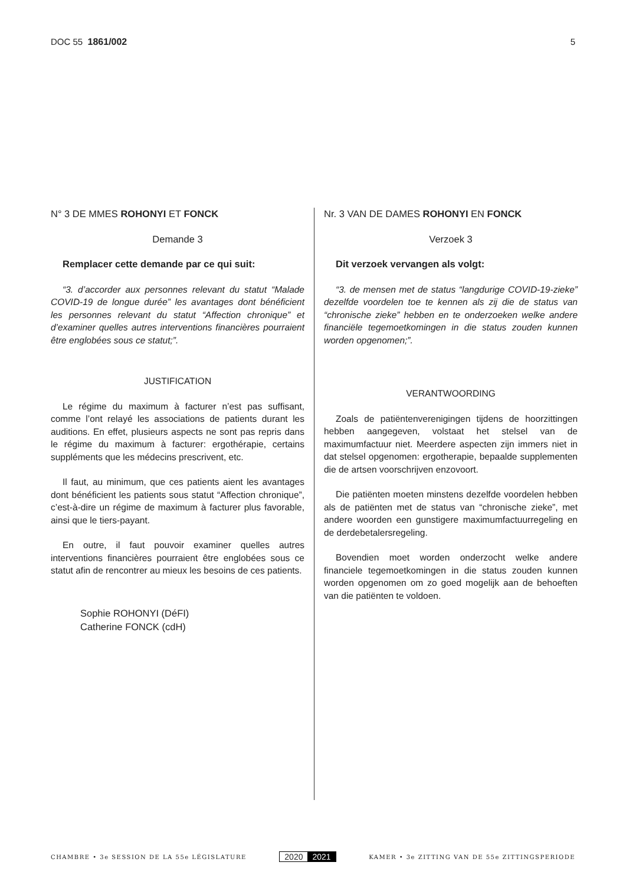DOC 55 1861/002 5
N° 3 DE MMES ROHONYI ET FONCK
Demande 3
Remplacer cette demande par ce qui suit:
“3. d’accorder aux personnes relevant du statut “Malade COVID-19 de longue durée” les avantages dont bénéficient les personnes relevant du statut “Affection chronique” et d’examiner quelles autres interventions financières pourraient être englobées sous ce statut;”.
JUSTIFICATION
Le régime du maximum à facturer n’est pas suffisant, comme l’ont relayé les associations de patients durant les auditions. En effet, plusieurs aspects ne sont pas repris dans le régime du maximum à facturer: ergothérapie, certains suppléments que les médecins prescrivent, etc.
Il faut, au minimum, que ces patients aient les avantages dont bénéficient les patients sous statut “Affection chronique”, c’est-à-dire un régime de maximum à facturer plus favorable, ainsi que le tiers-payant.
En outre, il faut pouvoir examiner quelles autres interventions financières pourraient être englobées sous ce statut afin de rencontrer au mieux les besoins de ces patients.
Sophie ROHONYI (DéFI)
Catherine FONCK (cdH)
Nr. 3 VAN DE DAMES ROHONYI EN FONCK
Verzoek 3
Dit verzoek vervangen als volgt:
“3. de mensen met de status “langdurige COVID-19-zieke” dezelfde voordelen toe te kennen als zij die de status van “chronische zieke” hebben en te onderzoeken welke andere financiële tegemoetkomingen in die status zouden kunnen worden opgenomen;”.
VERANTWOORDING
Zoals de patiëntenverenigingen tijdens de hoorzittingen hebben aangegeven, volstaat het stelsel van de maximumfactuur niet. Meerdere aspecten zijn immers niet in dat stelsel opgenomen: ergotherapie, bepaalde supplementen die de artsen voorschrijven enzovoort.
Die patiënten moeten minstens dezelfde voordelen hebben als de patiënten met de status van “chronische zieke”, met andere woorden een gunstigere maximumfactuurregeling en de derdebetalersregeling.
Bovendien moet worden onderzocht welke andere financiele tegemoetkomingen in die status zouden kunnen worden opgenomen om zo goed mogelijk aan de behoeften van die patiënten te voldoen.
CHAMBRE • 3e SESSION DE LA 55e LÉGISLATURE
2020 2021
KAMER • 3e ZITTING VAN DE 55e ZITTINGSPERIODE